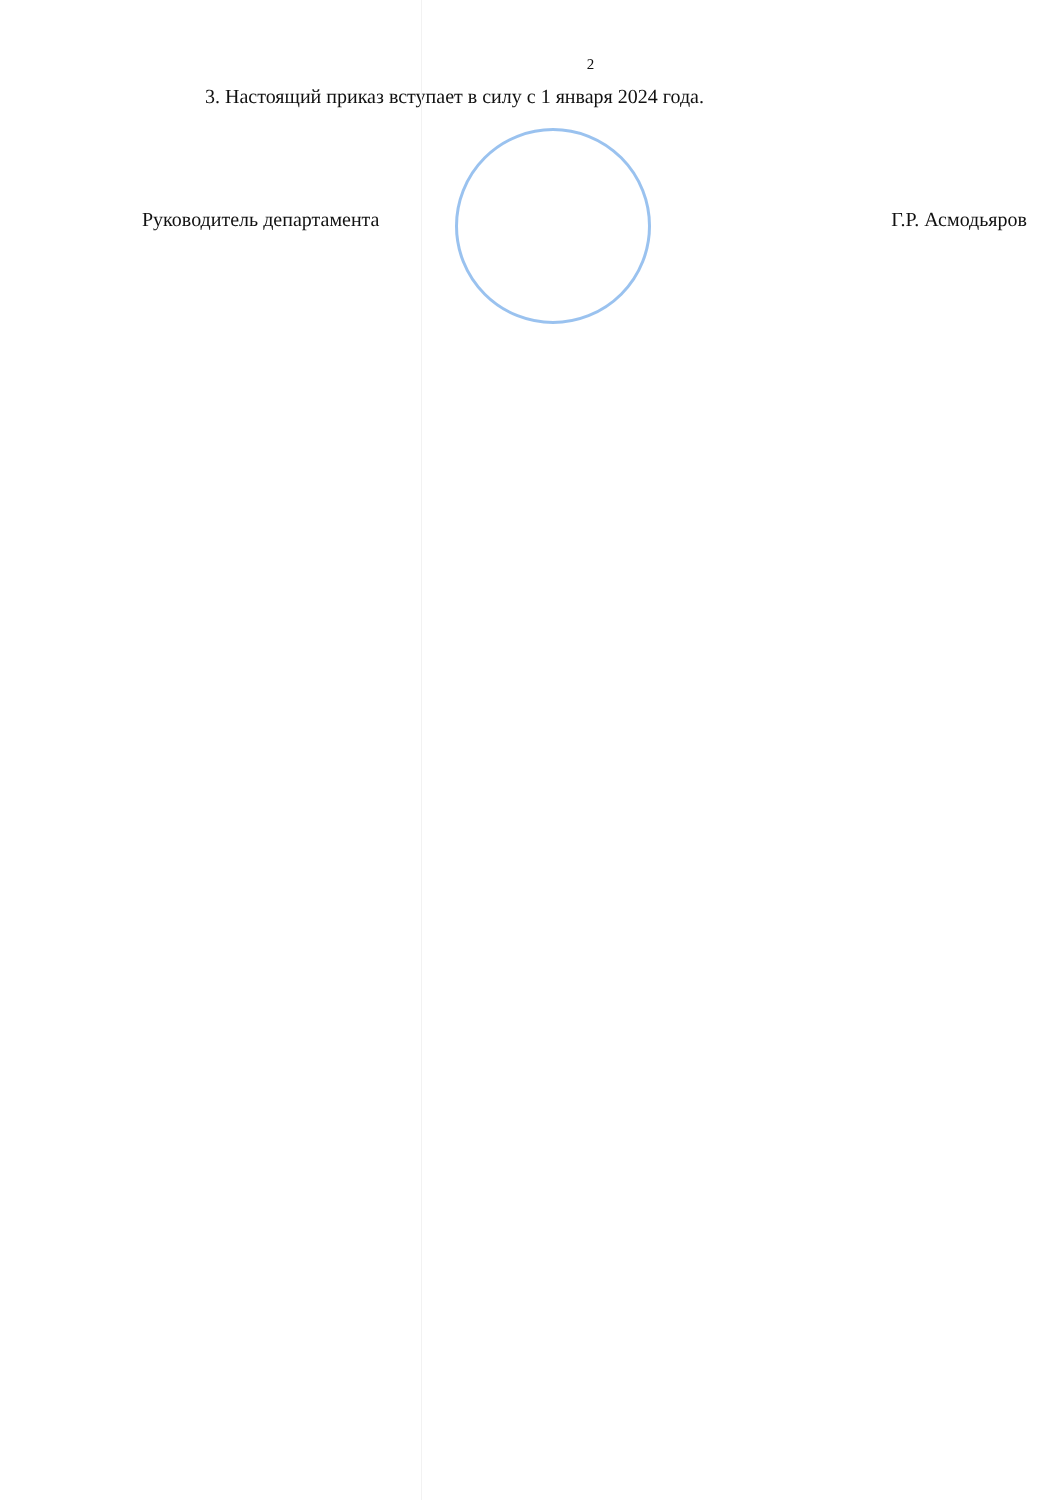2
3. Настоящий приказ вступает в силу с 1 января 2024 года.
Руководитель департамента Г.Р. Асмодьяров